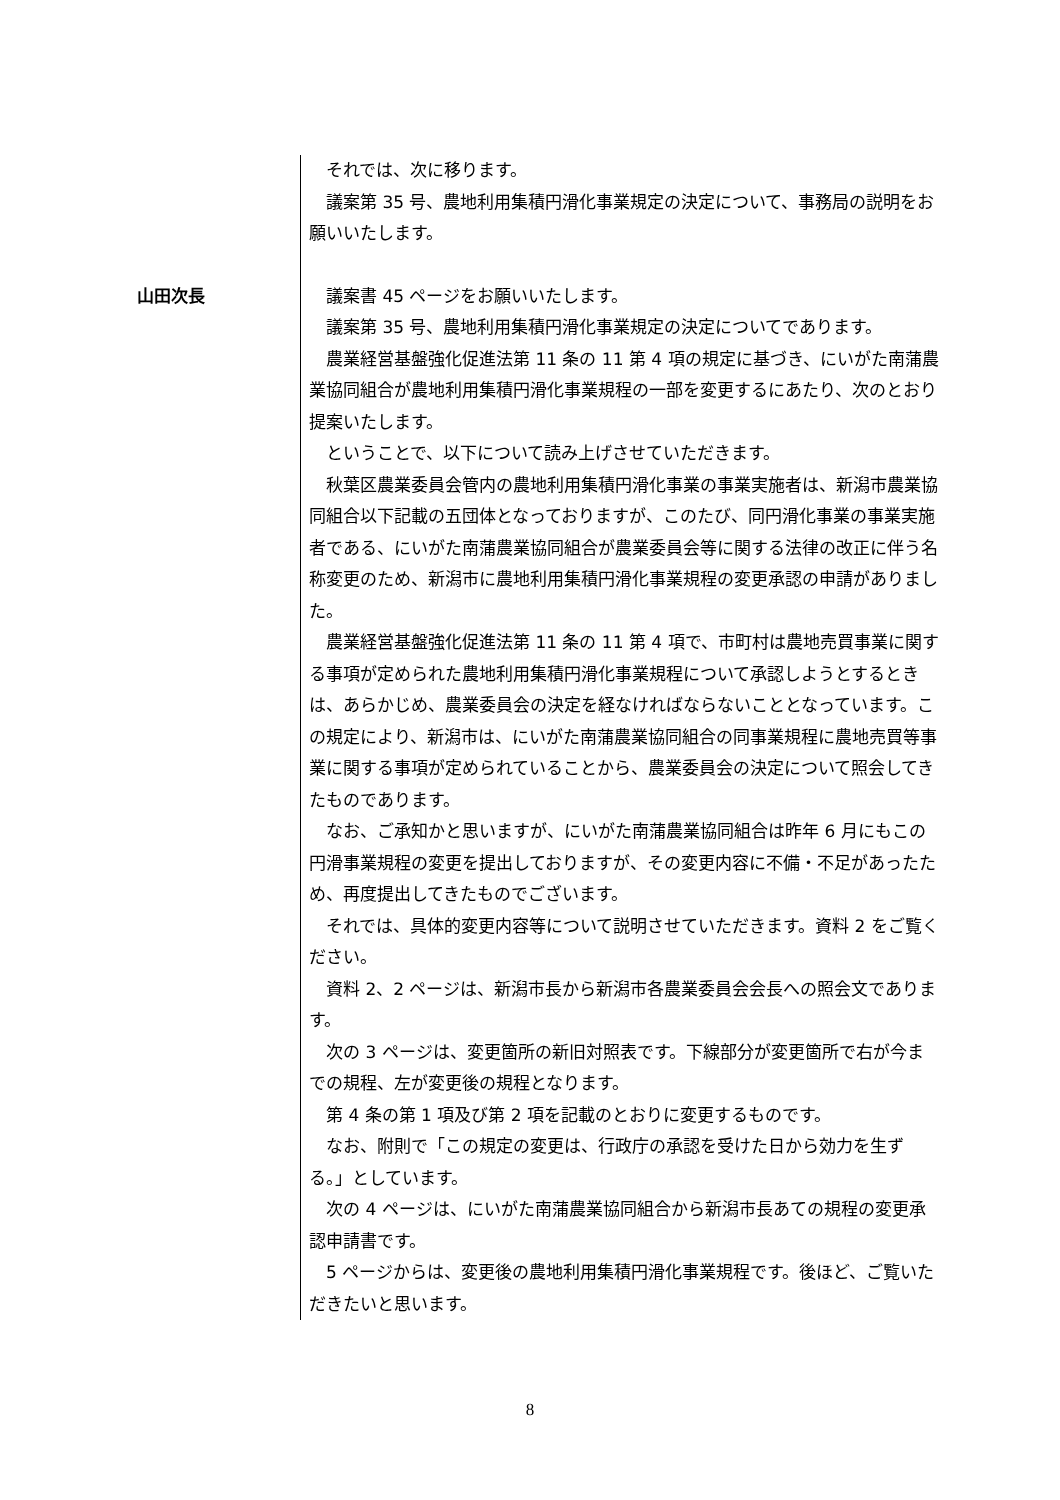それでは、次に移ります。
議案第 35 号、農地利用集積円滑化事業規定の決定について、事務局の説明をお願いいたします。
山田次長 議案書 45 ページをお願いいたします。
議案第 35 号、農地利用集積円滑化事業規定の決定についてであります。
農業経営基盤強化促進法第 11 条の 11 第 4 項の規定に基づき、にいがた南蒲農業協同組合が農地利用集積円滑化事業規程の一部を変更するにあたり、次のとおり提案いたします。
ということで、以下について読み上げさせていただきます。
秋葉区農業委員会管内の農地利用集積円滑化事業の事業実施者は、新潟市農業協同組合以下記載の五団体となっておりますが、このたび、同円滑化事業の事業実施者である、にいがた南蒲農業協同組合が農業委員会等に関する法律の改正に伴う名称変更のため、新潟市に農地利用集積円滑化事業規程の変更承認の申請がありました。
農業経営基盤強化促進法第 11 条の 11 第 4 項で、市町村は農地売買事業に関する事項が定められた農地利用集積円滑化事業規程について承認しようとするときは、あらかじめ、農業委員会の決定を経なければならないこととなっています。この規定により、新潟市は、にいがた南蒲農業協同組合の同事業規程に農地売買等事業に関する事項が定められていることから、農業委員会の決定について照会してきたものであります。
なお、ご承知かと思いますが、にいがた南蒲農業協同組合は昨年 6 月にもこの円滑事業規程の変更を提出しておりますが、その変更内容に不備・不足があったため、再度提出してきたものでございます。
それでは、具体的変更内容等について説明させていただきます。資料 2 をご覧ください。
資料 2、2 ページは、新潟市長から新潟市各農業委員会会長への照会文であります。
次の 3 ページは、変更箇所の新旧対照表です。下線部分が変更箇所で右が今までの規程、左が変更後の規程となります。
第 4 条の第 1 項及び第 2 項を記載のとおりに変更するものです。
なお、附則で「この規定の変更は、行政庁の承認を受けた日から効力を生ずる。」としています。
次の 4 ページは、にいがた南蒲農業協同組合から新潟市長あての規程の変更承認申請書です。
5 ページからは、変更後の農地利用集積円滑化事業規程です。後ほど、ご覧いただきたいと思います。
8